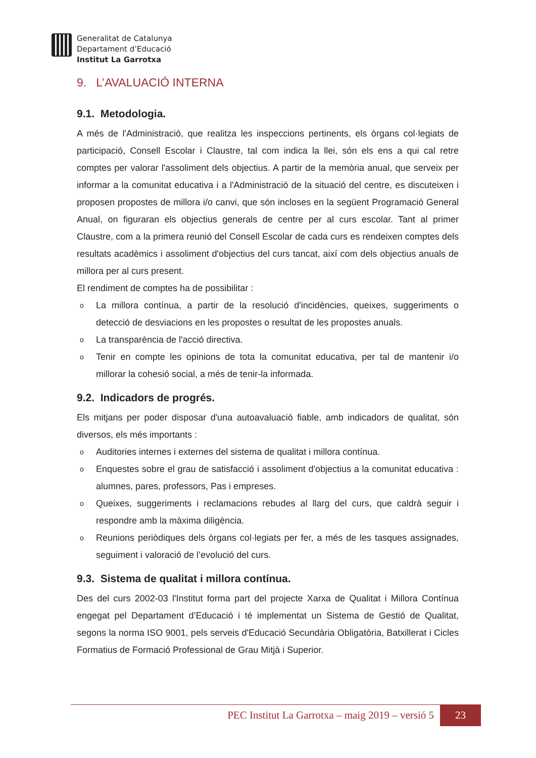Generalitat de Catalunya
Departament d’Educació
Institut La Garrotxa
9. L’AVALUACIÓ INTERNA
9.1. Metodologia.
A més de l'Administració, que realitza les inspeccions pertinents, els òrgans col·legiats de participació, Consell Escolar i Claustre, tal com indica la llei, són els ens a qui cal retre comptes per valorar l'assoliment dels objectius. A partir de la memòria anual, que serveix per informar a la comunitat educativa i a l'Administració de la situació del centre, es discuteixen i proposen propostes de millora i/o canvi, que són incloses en la següent Programació General Anual, on figuraran els objectius generals de centre per al curs escolar. Tant al primer Claustre, com a la primera reunió del Consell Escolar de cada curs es rendeixen comptes dels resultats acadèmics i assoliment d'objectius del curs tancat, així com dels objectius anuals de millora per al curs present.
El rendiment de comptes ha de possibilitar :
o La millora contínua, a partir de la resolució d'incidències, queixes, suggeriments o detecció de desviacions en les propostes o resultat de les propostes anuals.
o La transparència de l'acció directiva.
o Tenir en compte les opinions de tota la comunitat educativa, per tal de mantenir i/o millorar la cohesió social, a més de tenir-la informada.
9.2. Indicadors de progrés.
Els mitjans per poder disposar d'una autoavaluació fiable, amb indicadors de qualitat, són diversos, els més importants :
o Auditories internes i externes del sistema de qualitat i millora contínua.
o Enquestes sobre el grau de satisfacció i assoliment d'objectius a la comunitat educativa : alumnes, pares, professors, Pas i empreses.
o Queixes, suggeriments i reclamacions rebudes al llarg del curs, que caldrà seguir i respondre amb la màxima diligència.
o Reunions periòdiques dels òrgans col·legiats per fer, a més de les tasques assignades, seguiment i valoració de l’evolució del curs.
9.3. Sistema de qualitat i millora contínua.
Des del curs 2002-03 l'Institut forma part del projecte Xarxa de Qualitat i Millora Contínua engegat pel Departament d’Educació i té implementat un Sistema de Gestió de Qualitat, segons la norma ISO 9001, pels serveis d'Educació Secundària Obligatòria, Batxillerat i Cicles Formatius de Formació Professional de Grau Mitjà i Superior.
PEC Institut La Garrotxa – maig 2019 – versió 5 23